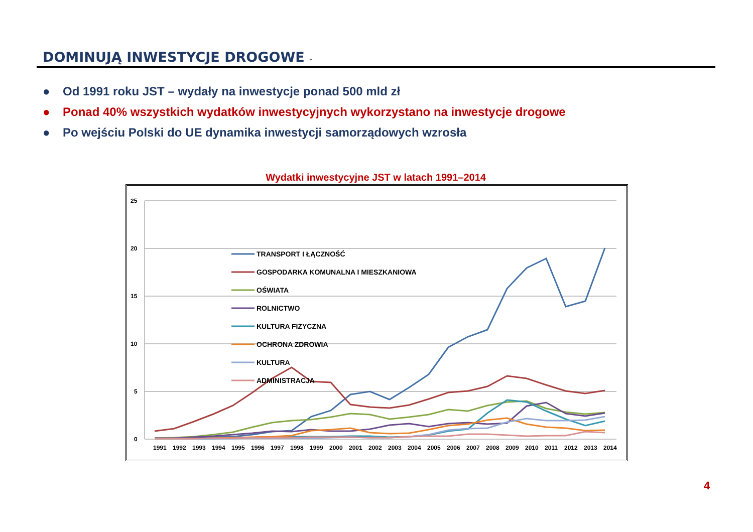DOMINUJĄ INWESTYCJE DROGOWE -
● Od 1991 roku JST – wydały na inwestycje ponad 500 mld zł
● Ponad 40% wszystkich wydatków inwestycyjnych wykorzystano na inwestycje drogowe
● Po wejściu Polski do UE dynamika inwestycji samorządowych wzrosła
Wydatki inwestycyjne JST w latach 1991–2014
25
20
15
10
5
0
1991
1992
1993
1994
1995
1996
1997
1998
1999
2000
2001
2002
2003
2004
2005
2006
2007
2008
2009
2010
2011
2012
2013
2014
TRANSPORT I ŁĄCZNOŚĆ
GOSPODARKA KOMUNALNA I MIESZKANIOWA
OŚWIATA
ROLNICTWO
KULTURA FIZYCZNA
OCHRONA ZDROWIA
KULTURA
ADMINISTRACJA
4